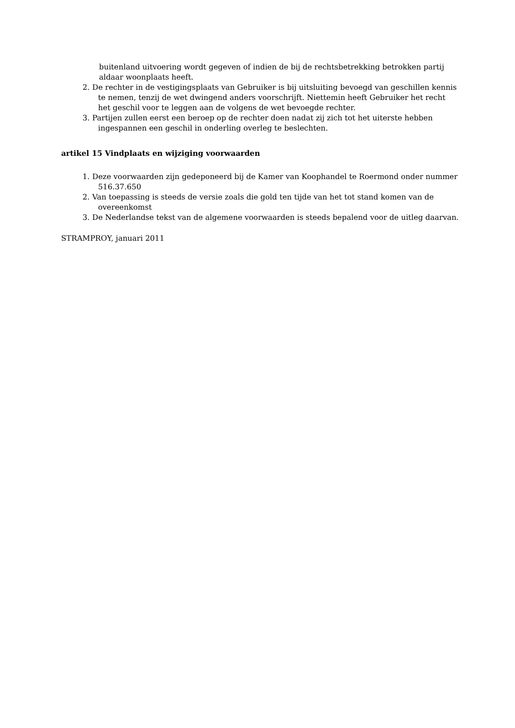buitenland uitvoering wordt gegeven of indien de bij de rechtsbetrekking betrokken partij aldaar woonplaats heeft.
2. De rechter in de vestigingsplaats van Gebruiker is bij uitsluiting bevoegd van geschillen kennis te nemen, tenzij de wet dwingend anders voorschrijft. Niettemin heeft Gebruiker het recht het geschil voor te leggen aan de volgens de wet bevoegde rechter.
3. Partijen zullen eerst een beroep op de rechter doen nadat zij zich tot het uiterste hebben ingespannen een geschil in onderling overleg te beslechten.
artikel 15 Vindplaats en wijziging voorwaarden
1. Deze voorwaarden zijn gedeponeerd bij de Kamer van Koophandel te Roermond onder nummer 516.37.650
2. Van toepassing is steeds de versie zoals die gold ten tijde van het tot stand komen van de overeenkomst
3. De Nederlandse tekst van de algemene voorwaarden is steeds bepalend voor de uitleg daarvan.
STRAMPROY, januari 2011